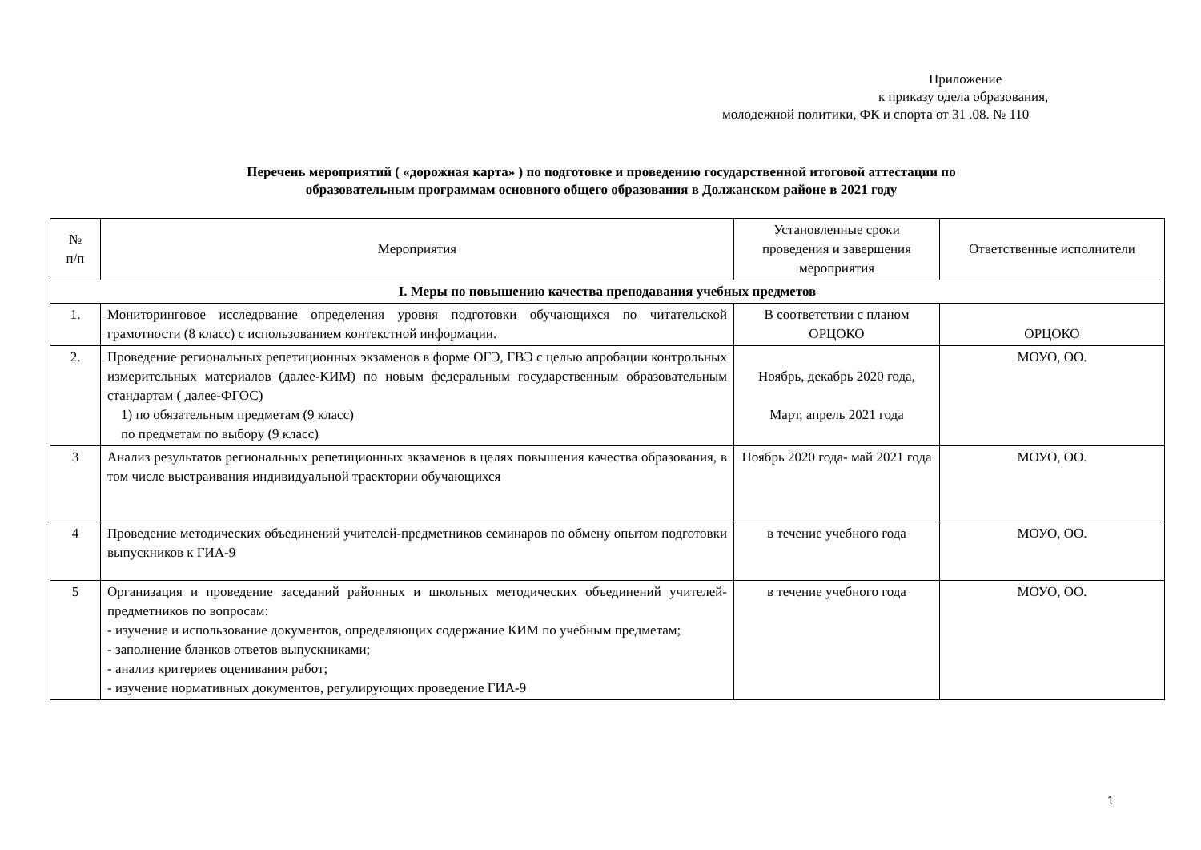Приложение
к приказу одела образования,
молодежной политики, ФК и спорта от 31 .08. № 110
Перечень мероприятий ( «дорожная карта» ) по подготовке и проведению государственной итоговой аттестации по
образовательным программам основного общего образования в Должанском районе в 2021 году
| № п/п | Мероприятия | Установленные сроки проведения и завершения мероприятия | Ответственные исполнители |
| --- | --- | --- | --- |
| I. Меры по повышению качества преподавания учебных предметов | | | |
| 1. | Мониторинговое исследование определения уровня подготовки обучающихся по читательской грамотности (8 класс) с использованием контекстной информации. | В соответствии с планом ОРЦОКО | ОРЦОКО |
| 2. | Проведение региональных репетиционных экзаменов в форме ОГЭ, ГВЭ с целью апробации контрольных измерительных материалов (далее-КИМ) по новым федеральным государственным образовательным стандартам ( далее-ФГОС) 1) по обязательным предметам (9 класс) по предметам по выбору (9 класс) | Ноябрь, декабрь 2020 года, Март, апрель 2021 года | МОУО, ОО. |
| 3 | Анализ результатов региональных репетиционных экзаменов в целях повышения качества образования, в том числе выстраивания индивидуальной траектории обучающихся | Ноябрь 2020 года- май 2021 года | МОУО, ОО. |
| 4 | Проведение методических объединений учителей-предметников семинаров по обмену опытом подготовки выпускников к ГИА-9 | в течение учебного года | МОУО, ОО. |
| 5 | Организация и проведение заседаний районных и школьных методических объединений учителей- предметников по вопросам: - изучение и использование документов, определяющих содержание КИМ по учебным предметам; - заполнение бланков ответов выпускниками; - анализ критериев оценивания работ; - изучение нормативных документов, регулирующих проведение ГИА-9 | в течение учебного года | МОУО, ОО. |
1